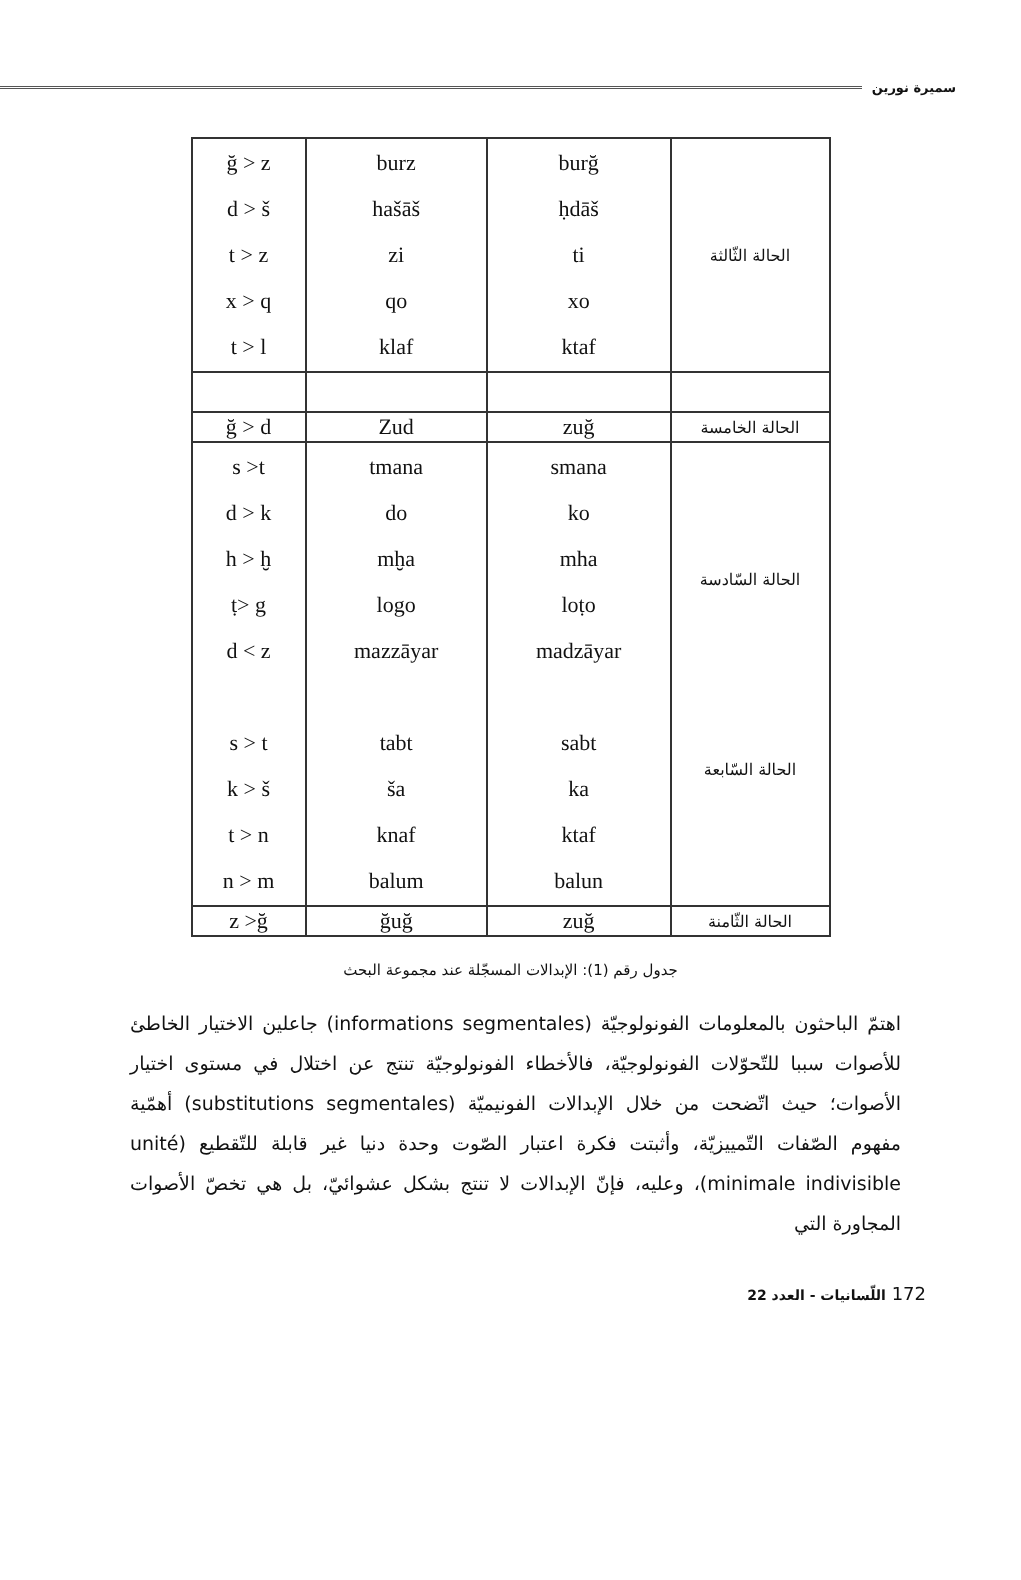سميرة نورين
| الحالة الثّالثة | burğ ḥdāš ti xo ktaf | burz hašāš zi qo klaf | ğ > z d > š t > z x > q t > l |
| الحالة الخامسة | zuğ | Zud | ğ > d |
| الحالة السّادسة الحالة السّابعة | smana ko mha loṭo madzāyar sabt ka ktaf balun | tmana do mḫa logo mazzāyar tabt ša knaf balum | s >t d > k h > ḫ ṭ> g d < z s > t k > š t > n n > m |
| الحالة الثّامنة | zuğ | ğuğ | z >ğ |
جدول رقم (1): الإبدالات المسجّلة عند مجموعة البحث
اهتمّ الباحثون بالمعلومات الفونولوجيّة (informations segmentales) جاعلين الاختيار الخاطئ للأصوات سببا للتّحوّلات الفونولوجيّة، فالأخطاء الفونولوجيّة تنتج عن اختلال في مستوى اختيار الأصوات؛ حيث اتّضحت من خلال الإبدالات الفونيميّة (substitutions segmentales) أهمّية مفهوم الصّفات التّمييزيّة، وأثبتت فكرة اعتبار الصّوت وحدة دنيا غير قابلة للتّقطيع (unité minimale indivisible)، وعليه، فإنّ الإبدالات لا تنتج بشكل عشوائيّ، بل هي تخصّ الأصوات المجاورة التي
172 اللّسانيات - العدد 22